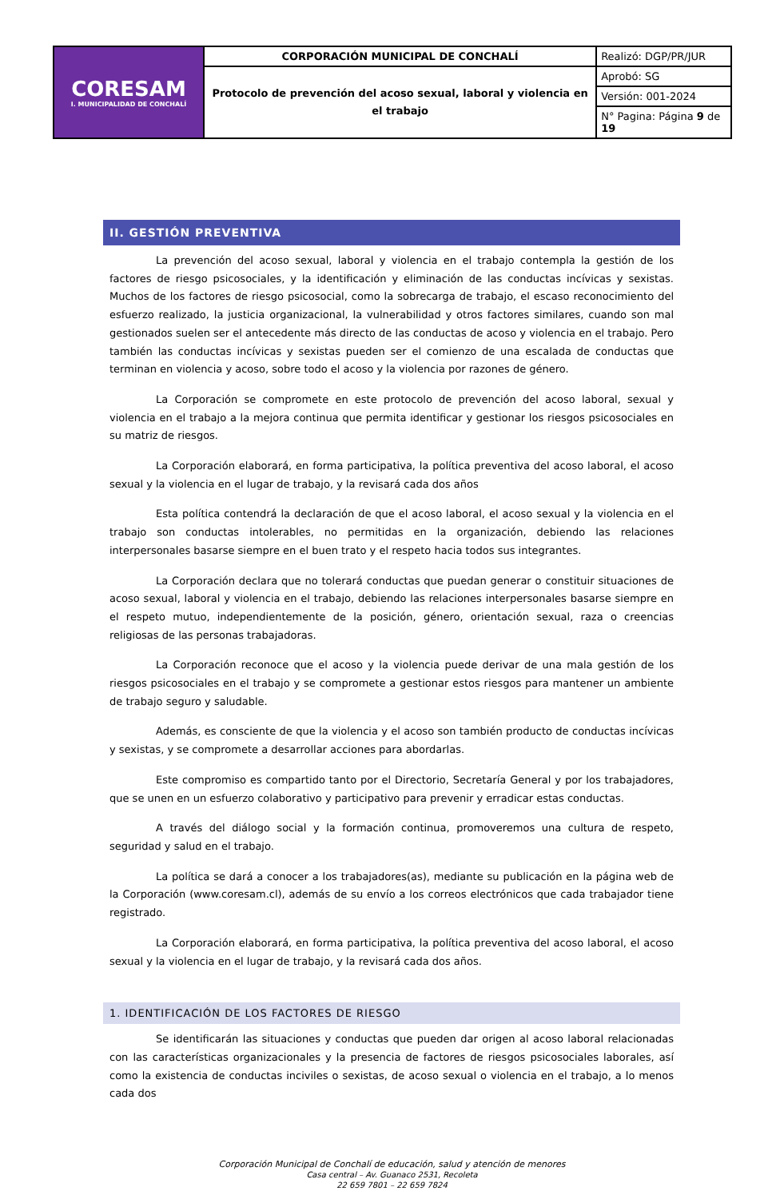| CORESAM I. MUNICIPALIDAD DE CONCHALÍ | CORPORACIÓN MUNICIPAL DE CONCHALÍ | Realizó: DGP/PR/JUR |
| | Protocolo de prevención del acoso sexual, laboral y violencia en el trabajo | Aprobó: SG |
| | | Versión: 001-2024 |
| | | N° Pagina: Página 9 de 19 |
II. GESTIÓN PREVENTIVA
La prevención del acoso sexual, laboral y violencia en el trabajo contempla la gestión de los factores de riesgo psicosociales, y la identificación y eliminación de las conductas incívicas y sexistas. Muchos de los factores de riesgo psicosocial, como la sobrecarga de trabajo, el escaso reconocimiento del esfuerzo realizado, la justicia organizacional, la vulnerabilidad y otros factores similares, cuando son mal gestionados suelen ser el antecedente más directo de las conductas de acoso y violencia en el trabajo. Pero también las conductas incívicas y sexistas pueden ser el comienzo de una escalada de conductas que terminan en violencia y acoso, sobre todo el acoso y la violencia por razones de género.
La Corporación se compromete en este protocolo de prevención del acoso laboral, sexual y violencia en el trabajo a la mejora continua que permita identificar y gestionar los riesgos psicosociales en su matriz de riesgos.
La Corporación elaborará, en forma participativa, la política preventiva del acoso laboral, el acoso sexual y la violencia en el lugar de trabajo, y la revisará cada dos años
Esta política contendrá la declaración de que el acoso laboral, el acoso sexual y la violencia en el trabajo son conductas intolerables, no permitidas en la organización, debiendo las relaciones interpersonales basarse siempre en el buen trato y el respeto hacia todos sus integrantes.
La Corporación declara que no tolerará conductas que puedan generar o constituir situaciones de acoso sexual, laboral y violencia en el trabajo, debiendo las relaciones interpersonales basarse siempre en el respeto mutuo, independientemente de la posición, género, orientación sexual, raza o creencias religiosas de las personas trabajadoras.
La Corporación reconoce que el acoso y la violencia puede derivar de una mala gestión de los riesgos psicosociales en el trabajo y se compromete a gestionar estos riesgos para mantener un ambiente de trabajo seguro y saludable.
Además, es consciente de que la violencia y el acoso son también producto de conductas incívicas y sexistas, y se compromete a desarrollar acciones para abordarlas.
Este compromiso es compartido tanto por el Directorio, Secretaría General y por los trabajadores, que se unen en un esfuerzo colaborativo y participativo para prevenir y erradicar estas conductas.
A través del diálogo social y la formación continua, promoveremos una cultura de respeto, seguridad y salud en el trabajo.
La política se dará a conocer a los trabajadores(as), mediante su publicación en la página web de la Corporación (www.coresam.cl), además de su envío a los correos electrónicos que cada trabajador tiene registrado.
La Corporación elaborará, en forma participativa, la política preventiva del acoso laboral, el acoso sexual y la violencia en el lugar de trabajo, y la revisará cada dos años.
1. IDENTIFICACIÓN DE LOS FACTORES DE RIESGO
Se identificarán las situaciones y conductas que pueden dar origen al acoso laboral relacionadas con las características organizacionales y la presencia de factores de riesgos psicosociales laborales, así como la existencia de conductas inciviles o sexistas, de acoso sexual o violencia en el trabajo, a lo menos cada dos
Corporación Municipal de Conchalí de educación, salud y atención de menores
Casa central – Av. Guanaco 2531, Recoleta
22 659 7801 – 22 659 7824